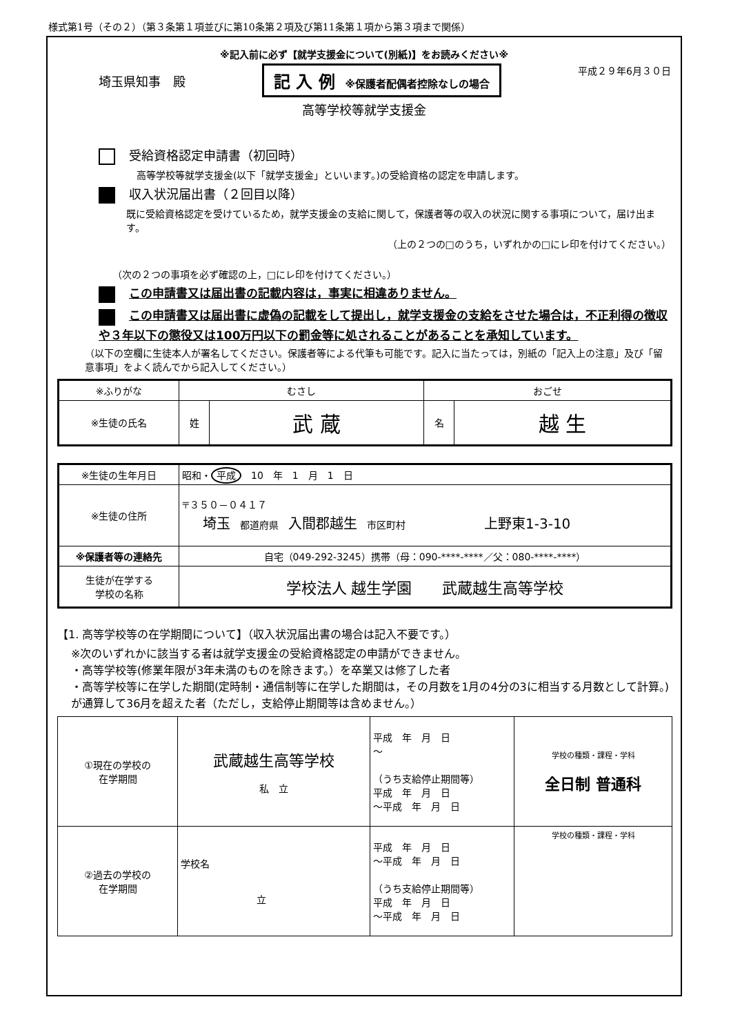様式第1号（その２）（第３条第１項並びに第10条第２項及び第11条第１項から第３項まで関係）
※記入前に必ず【就学支援金について(別紙)】をお読みください※
埼玉県知事　殿 記 入 例　※保護者配偶者控除なしの場合 平成２９年6月３０日
高等学校等就学支援金
受給資格認定申請書（初回時）
高等学校等就学支援金(以下「就学支援金」といいます。)の受給資格の認定を申請します。
収入状況届出書（２回目以降）
既に受給資格認定を受けているため，就学支援金の支給に関して，保護者等の収入の状況に関する事項について，届け出ます。
（上の２つの□のうち，いずれかの□にレ印を付けてください。）
（次の２つの事項を必ず確認の上，□にレ印を付けてください。）
この申請書又は届出書の記載内容は，事実に相違ありません。
この申請書又は届出書に虚偽の記載をして提出し，就学支援金の支給をさせた場合は，不正利得の徴収や３年以下の懲役又は100万円以下の罰金等に処されることがあることを承知しています。
（以下の空欄に生徒本人が署名してください。保護者等による代筆も可能です。記入に当たっては，別紙の「記入上の注意」及び「留意事項」をよく読んでから記入してください。）
| ※ふりがな | むさし | | おごせ | |
| ※生徒の氏名 | 姓 | 武 蔵 | 名 | 越 生 |
| ※生徒の生年月日 | 昭和・ 平成 10 年 1 月 1 日 |
| ※生徒の住所 | 〒３５０－０４１７ 埼玉 都道府県 入間郡越生 市区町村 上野東1-3-10 |
| ※保護者等の連絡先 | 自宅（049-292-3245）携帯（母：090-****-****／父：080-****-****） |
| 生徒が在学する 学校の名称 | 学校法人 越生学園 武蔵越生高等学校 |
【1. 高等学校等の在学期間について】（収入状況届出書の場合は記入不要です。）
※次のいずれかに該当する者は就学支援金の受給資格認定の申請ができません。
・高等学校等(修業年限が3年未満のものを除きます。）を卒業又は修了した者
・高等学校等に在学した期間(定時制・通信制等に在学した期間は，その月数を1月の4分の3に相当する月数として計算。)が通算して36月を超えた者（ただし，支給停止期間等は含めません。）
| ①現在の学校の 在学期間 | 武蔵越生高等学校 私 立 | 平成 年 月 日 ～ （うち支給停止期間等） 平成 年 月 日 ～平成 年 月 日 | 学校の種類・課程・学科 全日制 普通科 |
| ②過去の学校の 在学期間 | 学校名 立 | 平成 年 月 日 ～平成 年 月 日 （うち支給停止期間等） 平成 年 月 日 ～平成 年 月 日 | 学校の種類・課程・学科 |